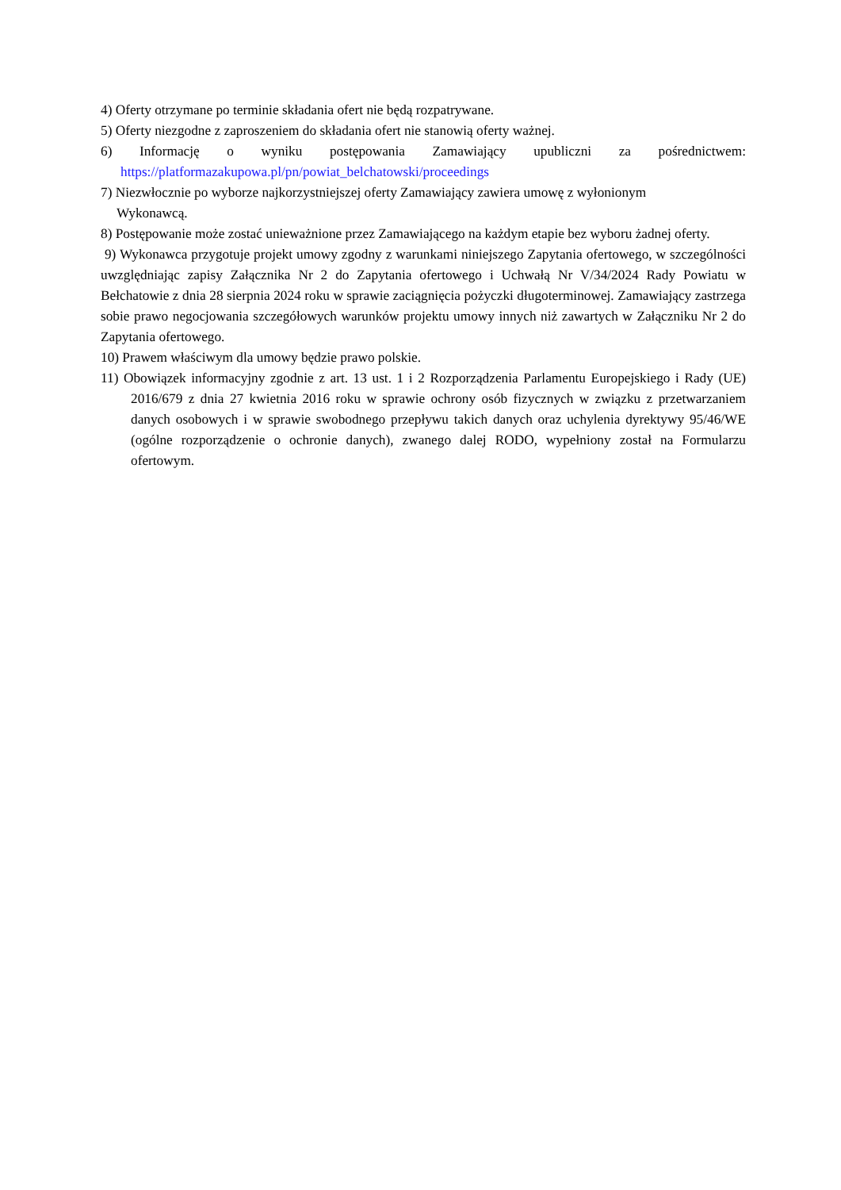4) Oferty otrzymane po terminie składania ofert nie będą rozpatrywane.
5) Oferty niezgodne z zaproszeniem do składania ofert nie stanowią oferty ważnej.
6) Informację o wyniku postępowania Zamawiający upubliczni za pośrednictwem:
https://platformazakupowa.pl/pn/powiat_belchatowski/proceedings
7) Niezwłocznie po wyborze najkorzystniejszej oferty Zamawiający zawiera umowę z wyłonionym
Wykonawcą.
8) Postępowanie może zostać unieważnione przez Zamawiającego na każdym etapie bez wyboru żadnej oferty.
9) Wykonawca przygotuje projekt umowy zgodny z warunkami niniejszego Zapytania ofertowego, w szczególności uwzględniając zapisy Załącznika Nr 2 do Zapytania ofertowego i Uchwałą Nr V/34/2024 Rady Powiatu w Bełchatowie z dnia 28 sierpnia 2024 roku w sprawie zaciągnięcia pożyczki długoterminowej. Zamawiający zastrzega sobie prawo negocjowania szczegółowych warunków projektu umowy innych niż zawartych w Załączniku Nr 2 do Zapytania ofertowego.
10) Prawem właściwym dla umowy będzie prawo polskie.
11) Obowiązek informacyjny zgodnie z art. 13 ust. 1 i 2 Rozporządzenia Parlamentu Europejskiego i Rady (UE) 2016/679 z dnia 27 kwietnia 2016 roku w sprawie ochrony osób fizycznych w związku z przetwarzaniem danych osobowych i w sprawie swobodnego przepływu takich danych oraz uchylenia dyrektywy 95/46/WE (ogólne rozporządzenie o ochronie danych), zwanego dalej RODO, wypełniony został na Formularzu ofertowym.